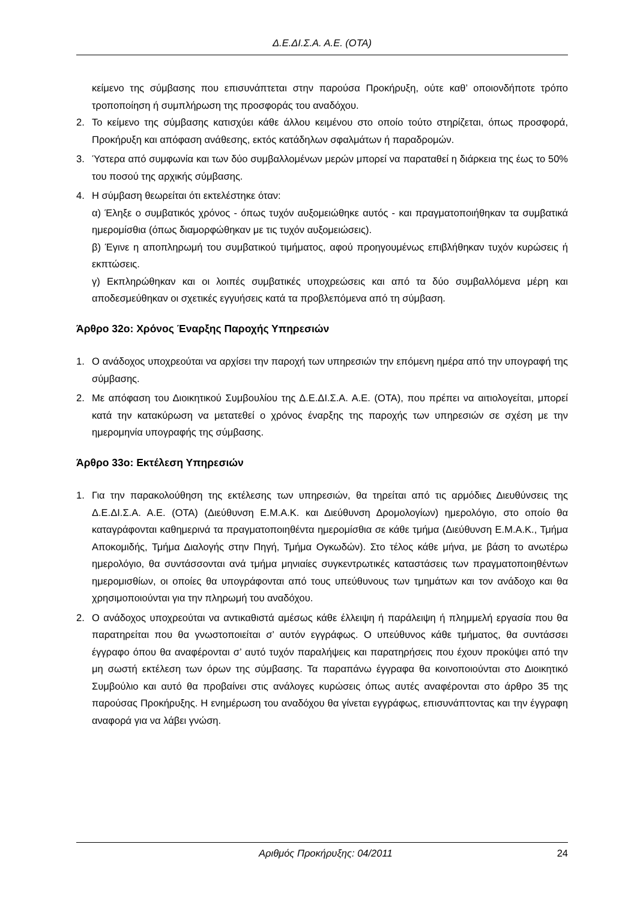Δ.Ε.ΔΙ.Σ.Α. Α.Ε. (ΟΤΑ)
κείμενο της σύμβασης που επισυνάπτεται στην παρούσα Προκήρυξη, ούτε καθ’ οποιονδήποτε τρόπο τροποποίηση ή συμπλήρωση της προσφοράς του αναδόχου.
2. Το κείμενο της σύμβασης κατισχύει κάθε άλλου κειμένου στο οποίο τούτο στηρίζεται, όπως προσφορά, Προκήρυξη και απόφαση ανάθεσης, εκτός κατάδηλων σφαλμάτων ή παραδρομών.
3. Ύστερα από συμφωνία και των δύο συμβαλλομένων μερών μπορεί να παραταθεί η διάρκεια της έως το 50% του ποσού της αρχικής σύμβασης.
4. Η σύμβαση θεωρείται ότι εκτελέστηκε όταν:
α) Έληξε ο συμβατικός χρόνος - όπως τυχόν αυξομειώθηκε αυτός - και πραγματοποιήθηκαν τα συμβατικά ημερομίσθια (όπως διαμορφώθηκαν με τις τυχόν αυξομειώσεις).
β) Έγινε η αποπληρωμή του συμβατικού τιμήματος, αφού προηγουμένως επιβλήθηκαν τυχόν κυρώσεις ή εκπτώσεις.
γ) Εκπληρώθηκαν και οι λοιπές συμβατικές υποχρεώσεις και από τα δύο συμβαλλόμενα μέρη και αποδεσμεύθηκαν οι σχετικές εγγυήσεις κατά τα προβλεπόμενα από τη σύμβαση.
Άρθρο 32ο: Χρόνος Έναρξης Παροχής Υπηρεσιών
1. Ο ανάδοχος υποχρεούται να αρχίσει την παροχή των υπηρεσιών την επόμενη ημέρα από την υπογραφή της σύμβασης.
2. Με απόφαση του Διοικητικού Συμβουλίου της Δ.Ε.ΔΙ.Σ.Α. Α.Ε. (ΟΤΑ), που πρέπει να αιτιολογείται, μπορεί κατά την κατακύρωση να μετατεθεί ο χρόνος έναρξης της παροχής των υπηρεσιών σε σχέση με την ημερομηνία υπογραφής της σύμβασης.
Άρθρο 33ο: Εκτέλεση Υπηρεσιών
1. Για την παρακολούθηση της εκτέλεσης των υπηρεσιών, θα τηρείται από τις αρμόδιες Διευθύνσεις της Δ.Ε.ΔΙ.Σ.Α. Α.Ε. (ΟΤΑ) (Διεύθυνση Ε.Μ.Α.Κ. και Διεύθυνση Δρομολογίων) ημερολόγιο, στο οποίο θα καταγράφονται καθημερινά τα πραγματοποιηθέντα ημερομίσθια σε κάθε τμήμα (Διεύθυνση Ε.Μ.Α.Κ., Τμήμα Αποκομιδής, Τμήμα Διαλογής στην Πηγή, Τμήμα Ογκωδών). Στο τέλος κάθε μήνα, με βάση το ανωτέρω ημερολόγιο, θα συντάσσονται ανά τμήμα μηνιαίες συγκεντρωτικές καταστάσεις των πραγματοποιηθέντων ημερομισθίων, οι οποίες θα υπογράφονται από τους υπεύθυνους των τμημάτων και τον ανάδοχο και θα χρησιμοποιούνται για την πληρωμή του αναδόχου.
2. Ο ανάδοχος υποχρεούται να αντικαθιστά αμέσως κάθε έλλειψη ή παράλειψη ή πλημμελή εργασία που θα παρατηρείται που θα γνωστοποιείται σ’ αυτόν εγγράφως. Ο υπεύθυνος κάθε τμήματος, θα συντάσσει έγγραφο όπου θα αναφέρονται σ’ αυτό τυχόν παραλήψεις και παρατηρήσεις που έχουν προκύψει από την μη σωστή εκτέλεση των όρων της σύμβασης. Τα παραπάνω έγγραφα θα κοινοποιούνται στο Διοικητικό Συμβούλιο και αυτό θα προβαίνει στις ανάλογες κυρώσεις όπως αυτές αναφέρονται στο άρθρο 35 της παρούσας Προκήρυξης. Η ενημέρωση του αναδόχου θα γίνεται εγγράφως, επισυνάπτοντας και την έγγραφη αναφορά για να λάβει γνώση.
Αριθμός Προκήρυξης: 04/2011 24